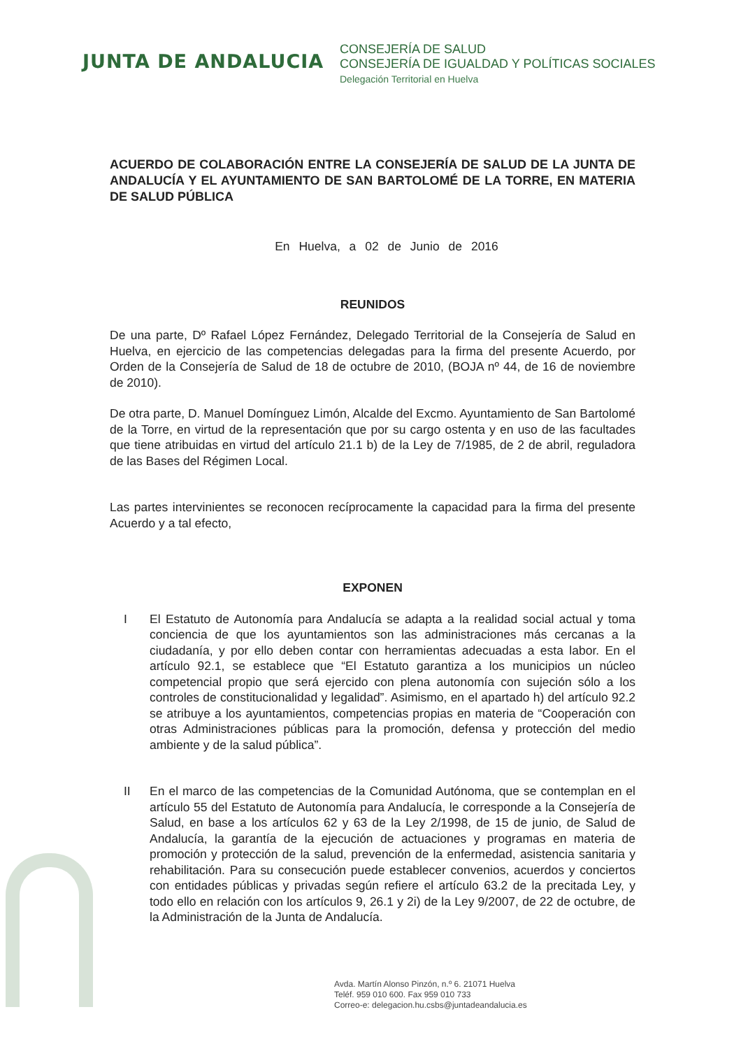JUNTA DE ANDALUCIA
CONSEJERÍA DE SALUD
CONSEJERÍA DE IGUALDAD Y POLÍTICAS SOCIALES
Delegación Territorial en Huelva
ACUERDO DE COLABORACIÓN ENTRE LA CONSEJERÍA DE SALUD DE LA JUNTA DE ANDALUCÍA Y EL AYUNTAMIENTO DE SAN BARTOLOMÉ DE LA TORRE, EN MATERIA DE SALUD PÚBLICA
En Huelva, a 02 de Junio de 2016
REUNIDOS
De una parte, Dº Rafael López Fernández, Delegado Territorial de la Consejería de Salud en Huelva, en ejercicio de las competencias delegadas para la firma del presente Acuerdo, por Orden de la Consejería de Salud de 18 de octubre de 2010, (BOJA nº 44, de 16 de noviembre de 2010).
De otra parte, D. Manuel Domínguez Limón, Alcalde del Excmo. Ayuntamiento de San Bartolomé de la Torre, en virtud de la representación que por su cargo ostenta y en uso de las facultades que tiene atribuidas en virtud del artículo 21.1 b) de la Ley de 7/1985, de 2 de abril, reguladora de las Bases del Régimen Local.
Las partes intervinientes se reconocen recíprocamente la capacidad para la firma del presente Acuerdo y a tal efecto,
EXPONEN
I El Estatuto de Autonomía para Andalucía se adapta a la realidad social actual y toma conciencia de que los ayuntamientos son las administraciones más cercanas a la ciudadanía, y por ello deben contar con herramientas adecuadas a esta labor. En el artículo 92.1, se establece que “El Estatuto garantiza a los municipios un núcleo competencial propio que será ejercido con plena autonomía con sujeción sólo a los controles de constitucionalidad y legalidad”. Asimismo, en el apartado h) del artículo 92.2 se atribuye a los ayuntamientos, competencias propias en materia de “Cooperación con otras Administraciones públicas para la promoción, defensa y protección del medio ambiente y de la salud pública”.
II En el marco de las competencias de la Comunidad Autónoma, que se contemplan en el artículo 55 del Estatuto de Autonomía para Andalucía, le corresponde a la Consejería de Salud, en base a los artículos 62 y 63 de la Ley 2/1998, de 15 de junio, de Salud de Andalucía, la garantía de la ejecución de actuaciones y programas en materia de promoción y protección de la salud, prevención de la enfermedad, asistencia sanitaria y rehabilitación. Para su consecución puede establecer convenios, acuerdos y conciertos con entidades públicas y privadas según refiere el artículo 63.2 de la precitada Ley, y todo ello en relación con los artículos 9, 26.1 y 2i) de la Ley 9/2007, de 22 de octubre, de la Administración de la Junta de Andalucía.
Avda. Martín Alonso Pinzón, n.º 6. 21071 Huelva
Teléf. 959 010 600. Fax 959 010 733
Correo-e: delegacion.hu.csbs@juntadeandalucia.es